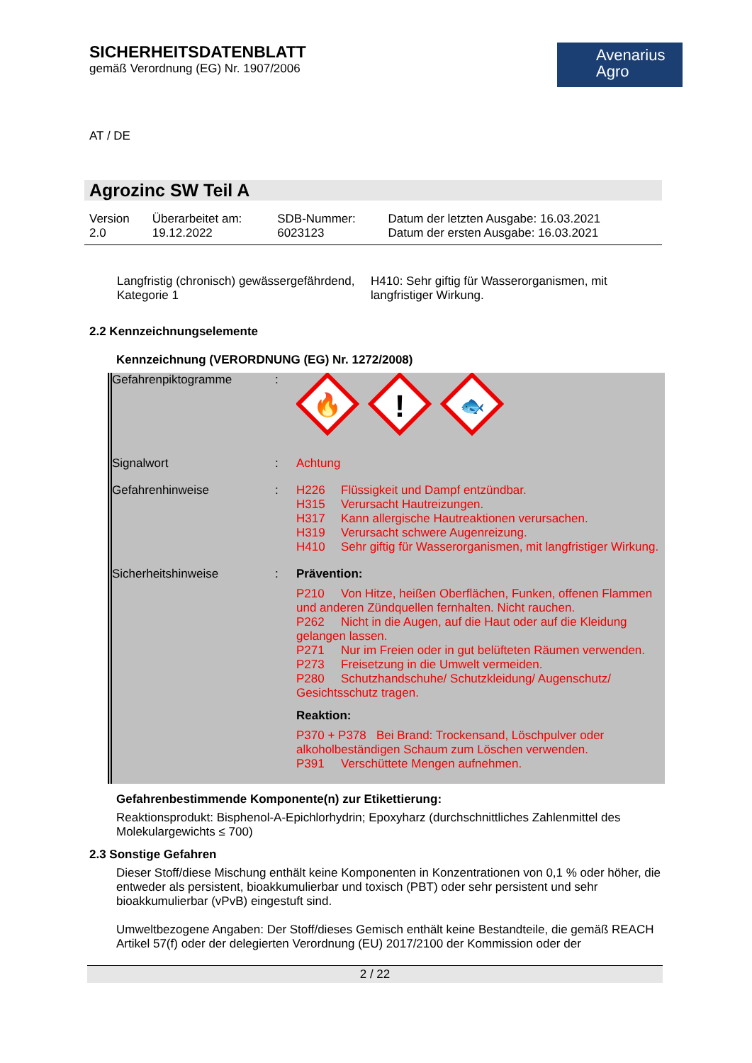Avenarius
Agro
SICHERHEITSDATENBLATT
gemäß Verordnung (EG) Nr. 1907/2006
AT / DE
Agrozinc SW Teil A
| Version 2.0 | Überarbeitet am: 19.12.2022 | SDB-Nummer: 6023123 | Datum der letzten Ausgabe: 16.03.2021 Datum der ersten Ausgabe: 16.03.2021 |
| Langfristig (chronisch) gewässergefährdend, Kategorie 1 | H410: Sehr giftig für Wasserorganismen, mit langfristiger Wirkung. |
2.2 Kennzeichnungselemente
Kennzeichnung (VERORDNUNG (EG) Nr. 1272/2008)
| Gefahrenpiktogramme | : | 🔥 ! 🐟 |
| Signalwort | : | Achtung |
| Gefahrenhinweise | : | H226 Flüssigkeit und Dampf entzündbar. H315 Verursacht Hautreizungen. H317 Kann allergische Hautreaktionen verursachen. H319 Verursacht schwere Augenreizung. H410 Sehr giftig für Wasserorganismen, mit langfristiger Wirkung. |
| Sicherheitshinweise | : | Prävention: P210 Von Hitze, heißen Oberflächen, Funken, offenen Flammen und anderen Zündquellen fernhalten. Nicht rauchen. P262 Nicht in die Augen, auf die Haut oder auf die Kleidung gelangen lassen. P271 Nur im Freien oder in gut belüfteten Räumen verwenden. P273 Freisetzung in die Umwelt vermeiden. P280 Schutzhandschuhe/ Schutzkleidung/ Augenschutz/ Gesichtsschutz tragen. Reaktion: P370 + P378 Bei Brand: Trockensand, Löschpulver oder alkoholbeständigen Schaum zum Löschen verwenden. P391 Verschüttete Mengen aufnehmen. |
Gefahrenbestimmende Komponente(n) zur Etikettierung:
Reaktionsprodukt: Bisphenol-A-Epichlorhydrin; Epoxyharz (durchschnittliches Zahlenmittel des Molekulargewichts ≤ 700)
2.3 Sonstige Gefahren
Dieser Stoff/diese Mischung enthält keine Komponenten in Konzentrationen von 0,1 % oder höher, die entweder als persistent, bioakkumulierbar und toxisch (PBT) oder sehr persistent und sehr bioakkumulierbar (vPvB) eingestuft sind.
Umweltbezogene Angaben: Der Stoff/dieses Gemisch enthält keine Bestandteile, die gemäß REACH Artikel 57(f) oder der delegierten Verordnung (EU) 2017/2100 der Kommission oder der
2 / 22